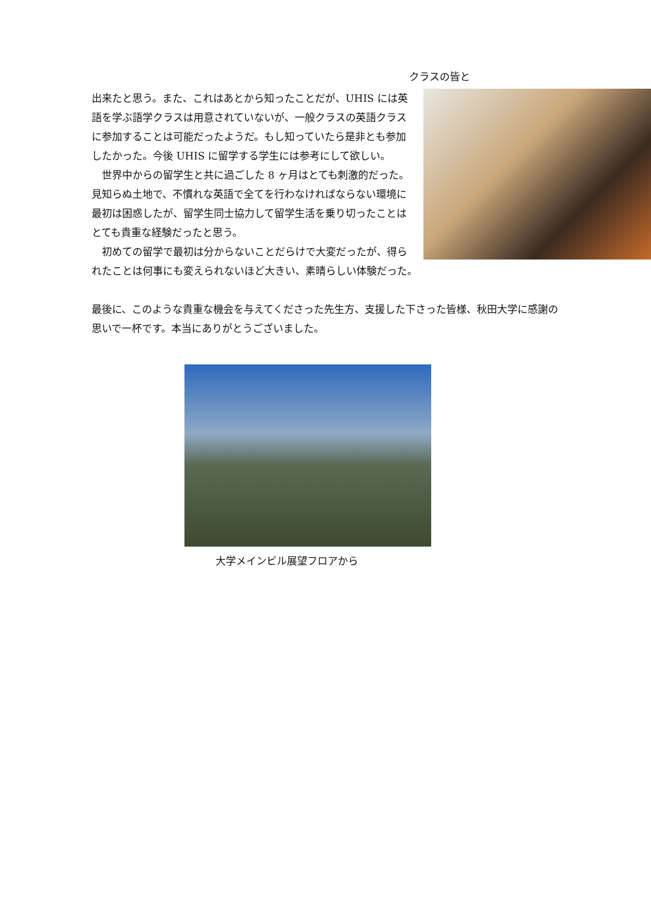クラスの皆と
出来たと思う。また、これはあとから知ったことだが、UHIS には英語を学ぶ語学クラスは用意されていないが、一般クラスの英語クラスに参加することは可能だったようだ。もし知っていたら是非とも参加したかった。今後 UHIS に留学する学生には参考にして欲しい。
　世界中からの留学生と共に過ごした 8 ヶ月はとても刺激的だった。見知らぬ土地で、不慣れな英語で全てを行わなければならない環境に最初は困惑したが、留学生同士協力して留学生活を乗り切ったことはとても貴重な経験だったと思う。
　初めての留学で最初は分からないことだらけで大変だったが、得られたことは何事にも変えられないほど大きい、素晴らしい体験だった。
最後に、このような貴重な機会を与えてくださった先生方、支援した下さった皆様、秋田大学に感謝の思いで一杯です。本当にありがとうございました。
大学メインビル展望フロアから